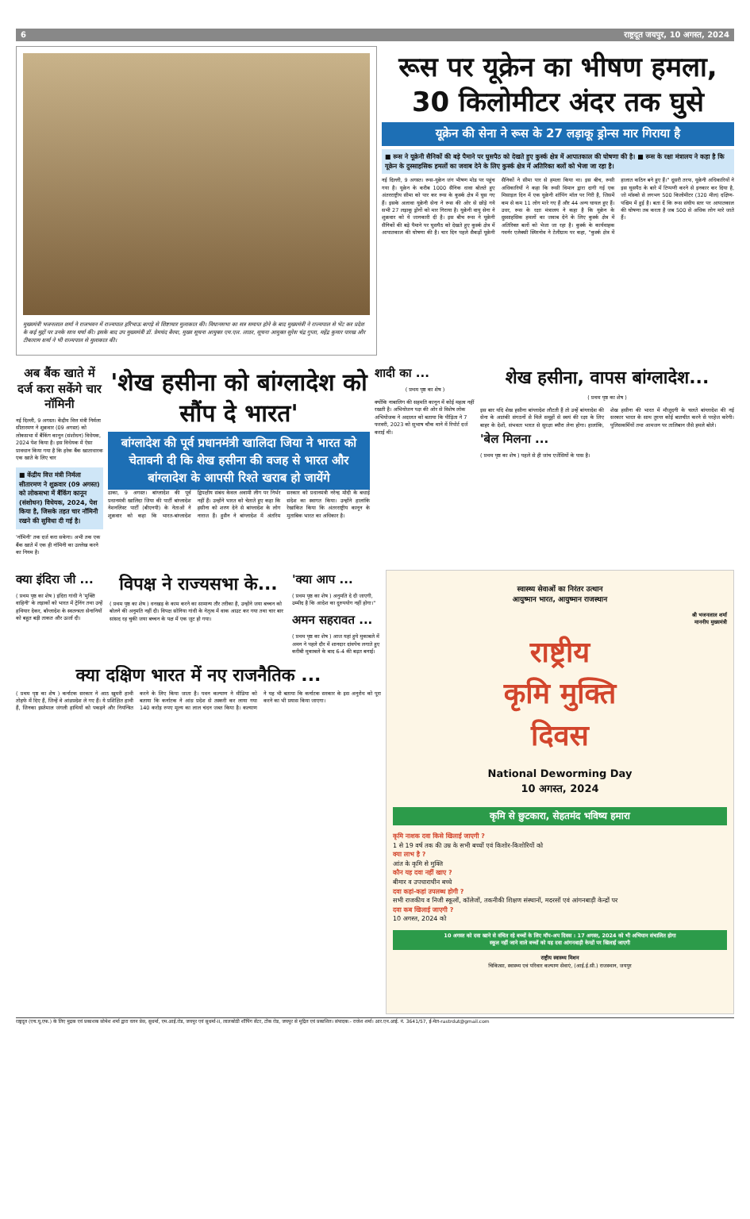6 राष्ट्रदूत जयपुर, 10 अगस्त, 2024
मुख्यमंत्री भजनलाल शर्मा ने राजभवन में राज्यपाल हरिभाऊ बागड़े से शिष्टाचार मुलाकात की। विधानसभा का सत्र समाप्त होने के बाद मुख्यमंत्री ने राज्यपाल से भेंट कर प्रदेश के कई मुद्दों पर उनके साथ चर्चा की। इसके बाद उप मुख्यमंत्री डॉ. प्रेमचंद बैरवा, मुख्य सूचना आयुक्त एम.एल. लाठर, सूचना आयुक्त सुरेश चंद्र गुप्ता, महेंद्र कुमार पारख और टीकाराम शर्मा ने भी राज्यपाल से मुलाकात की।
रूस पर यूक्रेन का भीषण हमला, 30 किलोमीटर अंदर तक घुसे
यूक्रेन की सेना ने रूस के 27 लड़ाकू ड्रोन्स मार गिराया है
■ रूस ने यूक्रेनी सैनिकों की बड़े पैमाने पर घुसपैठ को देखते हुए कुर्स्क क्षेत्र में आपातकाल की घोषणा की है। ■ रूस के रक्षा मंत्रालय ने कहा है कि यूक्रेन के दुस्साहसिक हमलों का जवाब देने के लिए कुर्स्क क्षेत्र में अतिरिक्त बलों को भेजा जा रहा है।
नई दिल्ली, 9 अगस्त। रूस-यूक्रेन जंग भीषण मोड पर पहुंच गया है। यूक्रेन के करीब 1000 सैनिक धावा बोलते हुए अंतरराष्ट्रीय सीमा को पार कर रूस के कुर्स्क क्षेत्र में घुस गए हैं। इसके अलावा यूक्रेनी सेना ने रूस की ओर से छोड़े गये सभी 27 लड़ाकू ड्रोनों को मार गिराया है। यूक्रेनी वायु सेना ने शुक्रवार को ये जानकारी दी है। इस बीच रूस ने यूक्रेनी सैनिकों की बड़े पैमाने पर घुसपैठ को देखते हुए कुर्स्क क्षेत्र में आपातकाल की घोषणा की है। चार दिन पहले सैकड़ों यूक्रेनी सैनिकों ने सीमा पार से हमला किया था। इस बीच, रूसी अधिकारियों ने कहा कि रूसी विमान द्वारा दागी गई एक मिसाइल दिन में एक यूक्रेनी शॉपिंग मॉल पर गिरी है, जिसमें कम से कम 11 लोग मारे गए हैं और 44 अन्य घायल हुए हैं। उधर, रूस के रक्षा मंत्रालय ने कहा है कि यूक्रेन के दुस्साहसिक हमलों का जवाब देने के लिए कुर्स्क क्षेत्र में अतिरिक्त बलों को भेजा जा रहा है। कुर्स्क के कार्यवाहक गवर्नर एलेक्सी स्मिरनोव ने टेलीग्राम पर कहा, "कुर्स्क क्षेत्र में हालात कठिन बने हुए हैं।" दूसरी तरफ, यूक्रेनी अधिकारियों ने इस घुसपैठ के बारे में टिप्पणी करने से इनकार कर दिया है, जो मॉस्को से लगभग 500 किलोमीटर (320 मील) दक्षिण-पश्चिम में हुई है। बता दें कि रूस संघीय स्तर पर आपातकाल की घोषणा तब करता है जब 500 से अधिक लोग मारे जाते हैं।
अब बैंक खाते में दर्ज करा सकेंगे चार नॉमिनी
नई दिल्ली, 9 अगस्त। केंद्रीय वित्त मंत्री निर्मला सीतारमण ने शुक्रवार (09 अगस्त) को लोकसभा में बैंकिंग कानून (संशोधन) विधेयक, 2024 पेश किया है। इस विधेयक में ऐसा प्रावधान किया गया है कि हरेक बैंक खाताधारक एक खाते के लिए चार
■ केंद्रीय वित्त मंत्री निर्मला सीतारमण ने शुक्रवार (09 अगस्त) को लोकसभा में बैंकिंग कानून (संशोधन) विधेयक, 2024, पेश किया है, जिसके तहत चार नॉमिनी रखने की सुविधा दी गई है।
'नॉमिनी' तक दर्ज करा सकेगा। अभी तक एक बैंक खाते में एक ही नॉमिनी का उल्लेख करने का नियम है।
'शेख हसीना को बांग्लादेश को सौंप दे भारत'
बांग्लादेश की पूर्व प्रधानमंत्री खालिदा जिया ने भारत को चेतावनी दी कि शेख हसीना की वजह से भारत और बांग्लादेश के आपसी रिश्ते खराब हो जायेंगे
ढाका, 9 अगस्त। बांग्लादेश की पूर्व प्रधानमंत्री खालिदा जिया की पार्टी बांग्लादेश नेशनलिस्ट पार्टी (बीएनपी) के नेताओं ने शुक्रवार को कहा कि भारत-बांग्लादेश द्विपक्षीय संबंध केवल अवामी लीग पर निर्भर नहीं हैं। उन्होंने भारत को चेताते हुए कहा कि हसीना को शरण देने से बांग्लादेश के लोग नाराज हैं। हुसैन ने बांग्लादेश में अंतरिम सरकार को प्रधानमंत्री नरेन्द्र मोदी के बधाई संदेश का स्वागत किया। उन्होंने हालांकि रेखांकित किया कि अंतरराष्ट्रीय कानून के मुताबिक भारत का अधिकार है।
शादी का ...
( प्रथम पृष्ठ का शेष )
क्योंकि नाबालिग की सहमति कानून में कोई महत्व नहीं रखती है। अभियोजन पक्ष की ओर से विशेष लोक अभियोजक ने अदालत को बताया कि पीड़िता ने 7 फरवरी, 2023 को सुभाष चौक थाने में रिपोर्ट दर्ज कराई थी।
शेख हसीना, वापस बांग्लादेश...
( प्रथम पृष्ठ का शेष )
इस बार यदि शेख हसीना बांग्लादेश लौटती हैं तो उन्हें बांग्लादेश की सेना के आतंकी संगठनों से मिले समूहों से स्वयं की रक्षा के लिए बाहर के देशों, संभवतः भारत से सुरक्षा ब्यौरा लेना होगा। हालांकि, शेख हसीना की भारत में मौजूदगी के चलते बांग्लादेश की नई सरकार भारत के साथ तुरन्त कोई बातचीत करने से परहेज करेगी। पुलिसकर्मियों तथा आमजन पर तालिबान जैसे हमले बोले।
'बेल मिलना ...
( प्रथम पृष्ठ का शेष ) पहले से ही जांच एजेंसियों के पास है।
क्या इंदिरा जी ...
( प्रथम पृष्ठ का शेष ) इंदिरा गांधी ने 'मुक्ति वाहिनी' के लड़ाकों को भारत में ट्रेनिंग तथा उन्हें हथियार देकर, बाँग्लादेश के स्वतन्त्रता सेनानियों को बहुत बड़ी ताकत और ऊर्जा दी।
विपक्ष ने राज्यसभा के...
( प्रथम पृष्ठ का शेष ) धनखड़ के काम करने का सामान्य तौर तरीका है, उन्होंने जया बच्चन को बोलने की अनुमति नहीं दी। विपक्ष सोनिया गांधी के नेतृत्व में वाक आउट कर गया तथा चार बार सांसद रह चुकी जया बच्चन के पक्ष में एक जुट हो गया।
'क्या आप ...
( प्रथम पृष्ठ का शेष ) अनुमति दे दी जाएगी, उम्मीद है कि आदेश का दुरुपयोग नहीं होगा।"
अमन सहरावत ...
( प्रथम पृष्ठ का शेष ) आज यहां हुये मुकाबले में अमन ने पहले दौर में शानदार दांवपेच लगाते हुए करीबी मुकाबले के बाद 6-4 की बढ़त बनाई।
क्या दक्षिण भारत में नए राजनैतिक ...
( प्रथम पृष्ठ का शेष ) कर्नाटक सरकार ने आठ खुमरी हाथी तोहफे में दिए हैं, जिन्हें वे आंध्रप्रदेश ले गए हैं। ये प्रशिक्षित हाथी हैं, जिनका इस्तेमाल जंगली हाथियों को पकड़ने और नियन्त्रित करने के लिए किया जाता है। पवन कल्याण ने मीडिया को बताया कि कर्नाटक ने आंध्र प्रदेश से तस्करी कर लाया गया 140 करोड़ रुपए मूल्य का लाल चंदन जब्त किया है। कल्याण ने यह भी बताया कि कर्नाटक सरकार के इस अनुरोध को पूरा करने का भी प्रयास किया जाएगा।
स्वास्थ्य सेवाओं का निरंतर उत्थान
आयुष्मान भारत, आयुष्मान राजस्थान
श्री भजनलाल शर्मा
माननीय मुख्यमंत्री
राष्ट्रीय
कृमि मुक्ति
दिवस
National Deworming Day
10 अगस्त, 2024
कृमि से छुटकारा, सेहतमंद भविष्य हमारा
कृमि नाशक दवा किसे खिलाई जाएगी ?
1 से 19 वर्ष तक की उम्र के सभी बच्चों एवं किशोर-किशोरियों को
क्या लाभ है ?
आंत के कृमि से मुक्ति
कौन यह दवा नहीं खाए ?
बीमार व उपचाराधीन बच्चे
दवा कहां-कहां उपलब्ध होगी ?
सभी राजकीय व निजी स्कूलों, कॉलेजों, तकनीकी शिक्षण संस्थानों, मदरसों एवं आंगनबाड़ी केन्द्रों पर
दवा कब खिलाई जाएगी ?
10 अगस्त, 2024 को
10 अगस्त को दवा खाने से वंचित रहे बच्चों के लिए मॉप-अप दिवस : 17 अगस्त, 2024 को भी अभियान संचालित होगा
स्कूल नहीं जाने वाले बच्चों को यह दवा आंगनबाड़ी केन्द्रों पर खिलाई जाएगी
राष्ट्रीय स्वास्थ्य मिशन
चिकित्सा, स्वास्थ्य एवं परिवार कल्याण सेवाएं, (आई.ई.सी.) राजस्थान, जयपुर
राष्ट्रदूत (एच.यू.एफ.) के लिए मुद्रक एवं प्रकाशक सोमेश शर्मा द्वारा वतन प्रेस, सुधर्मा, एम.आई.रोड, जयपुर एवं सुधर्मा-II, लालकोठी शॉपिंग सेंटर, टोंक रोड, जयपुर से मुद्रित एवं प्रकाशित। संपादक:- राजेश शर्मा। आर.एन.आई. नं. 3641/57, ई-मेल-rastrdut@gmail.com